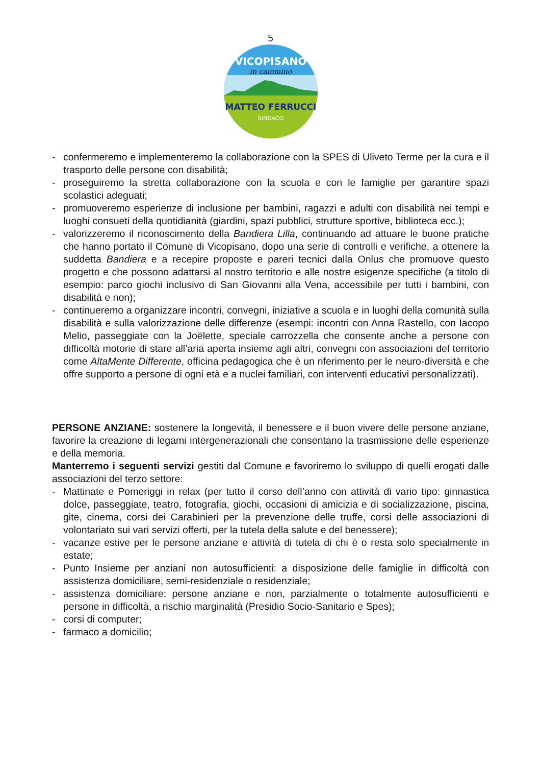5
VICOPISANO
in cammino
MATTEO FERRUCCI
SINDACO
- confermeremo e implementeremo la collaborazione con la SPES di Uliveto Terme per la cura e il trasporto delle persone con disabilità;
- proseguiremo la stretta collaborazione con la scuola e con le famiglie per garantire spazi scolastici adeguati;
- promuoveremo esperienze di inclusione per bambini, ragazzi e adulti con disabilità nei tempi e luoghi consueti della quotidianità (giardini, spazi pubblici, strutture sportive, biblioteca ecc.);
- valorizzeremo il riconoscimento della Bandiera Lilla, continuando ad attuare le buone pratiche che hanno portato il Comune di Vicopisano, dopo una serie di controlli e verifiche, a ottenere la suddetta Bandiera e a recepire proposte e pareri tecnici dalla Onlus che promuove questo progetto e che possono adattarsi al nostro territorio e alle nostre esigenze specifiche (a titolo di esempio: parco giochi inclusivo di San Giovanni alla Vena, accessibile per tutti i bambini, con disabilità e non);
- continueremo a organizzare incontri, convegni, iniziative a scuola e in luoghi della comunità sulla disabilità e sulla valorizzazione delle differenze (esempi: incontri con Anna Rastello, con Iacopo Melio, passeggiate con la Joëlette, speciale carrozzella che consente anche a persone con difficoltà motorie di stare all’aria aperta insieme agli altri, convegni con associazioni del territorio come AltaMente Differente, officina pedagogica che è un riferimento per le neuro-diversità e che offre supporto a persone di ogni età e a nuclei familiari, con interventi educativi personalizzati).
PERSONE ANZIANE: sostenere la longevità, il benessere e il buon vivere delle persone anziane, favorire la creazione di legami intergenerazionali che consentano la trasmissione delle esperienze e della memoria.
Manterremo i seguenti servizi gestiti dal Comune e favoriremo lo sviluppo di quelli erogati dalle associazioni del terzo settore:
- Mattinate e Pomeriggi in relax (per tutto il corso dell’anno con attività di vario tipo: ginnastica dolce, passeggiate, teatro, fotografia, giochi, occasioni di amicizia e di socializzazione, piscina, gite, cinema, corsi dei Carabinieri per la prevenzione delle truffe, corsi delle associazioni di volontariato sui vari servizi offerti, per la tutela della salute e del benessere);
- vacanze estive per le persone anziane e attività di tutela di chi è o resta solo specialmente in estate;
- Punto Insieme per anziani non autosufficienti: a disposizione delle famiglie in difficoltà con assistenza domiciliare, semi-residenziale o residenziale;
- assistenza domiciliare: persone anziane e non, parzialmente o totalmente autosufficienti e persone in difficoltà, a rischio marginalità (Presidio Socio-Sanitario e Spes);
- corsi di computer;
- farmaco a domicilio;